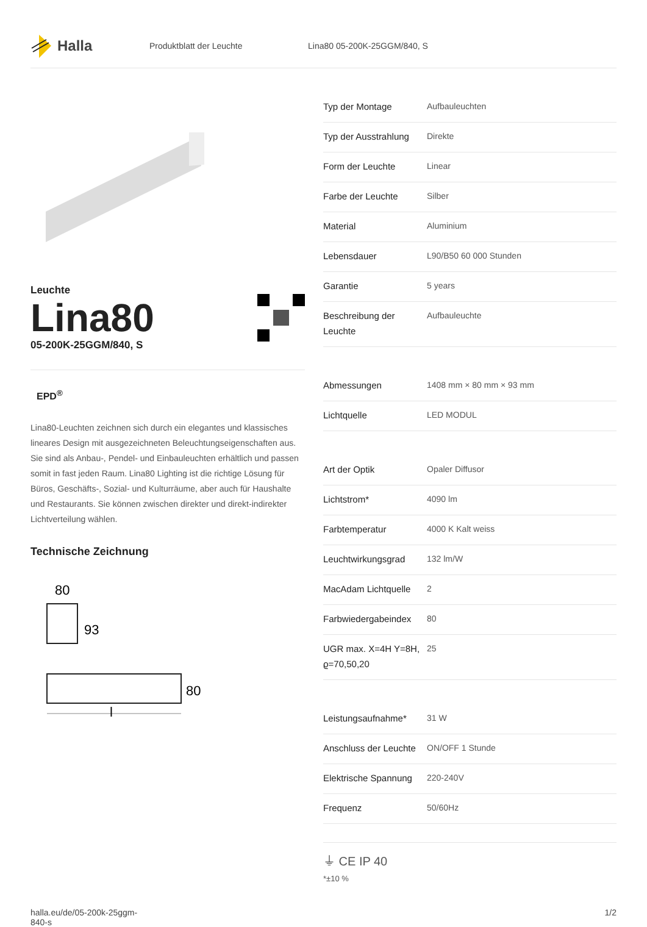Halla
Produktblatt der Leuchte Lina80 05-200K-25GGM/840, S
Leuchte
Lina80
05-200K-25GGM/840, S
EPD<sup>®</sup>
Lina80-Leuchten zeichnen sich durch ein elegantes und klassisches lineares Design mit ausgezeichneten Beleuchtungseigenschaften aus. Sie sind als Anbau-, Pendel- und Einbauleuchten erhältlich und passen somit in fast jeden Raum. Lina80 Lighting ist die richtige Lösung für Büros, Geschäfts-, Sozial- und Kulturräume, aber auch für Haushalte und Restaurants. Sie können zwischen direkter und direkt-indirekter Lichtverteilung wählen.
Technische Zeichnung
80
93
80
l
| Typ der Montage | Aufbauleuchten |
| Typ der Ausstrahlung | Direkte |
| Form der Leuchte | Linear |
| Farbe der Leuchte | Silber |
| Material | Aluminium |
| Lebensdauer | L90/B50 60 000 Stunden |
| Garantie | 5 years |
| Beschreibung der Leuchte | Aufbauleuchte |
| Abmessungen | 1408 mm × 80 mm × 93 mm |
| Lichtquelle | LED MODUL |
| Art der Optik | Opaler Diffusor |
| Lichtstrom* | 4090 lm |
| Farbtemperatur | 4000 K Kalt weiss |
| Leuchtwirkungsgrad | 132 lm/W |
| MacAdam Lichtquelle | 2 |
| Farbwiedergabeindex | 80 |
| UGR max. X=4H Y=8H, ϱ=70,50,20 | 25 |
| Leistungsaufnahme* | 31 W |
| Anschluss der Leuchte | ON/OFF 1 Stunde |
| Elektrische Spannung | 220-240V |
| Frequenz | 50/60Hz |
⏚ CE IP 40
*±10 %
halla.eu/de/05-200k-25ggm-
840-s
1/2